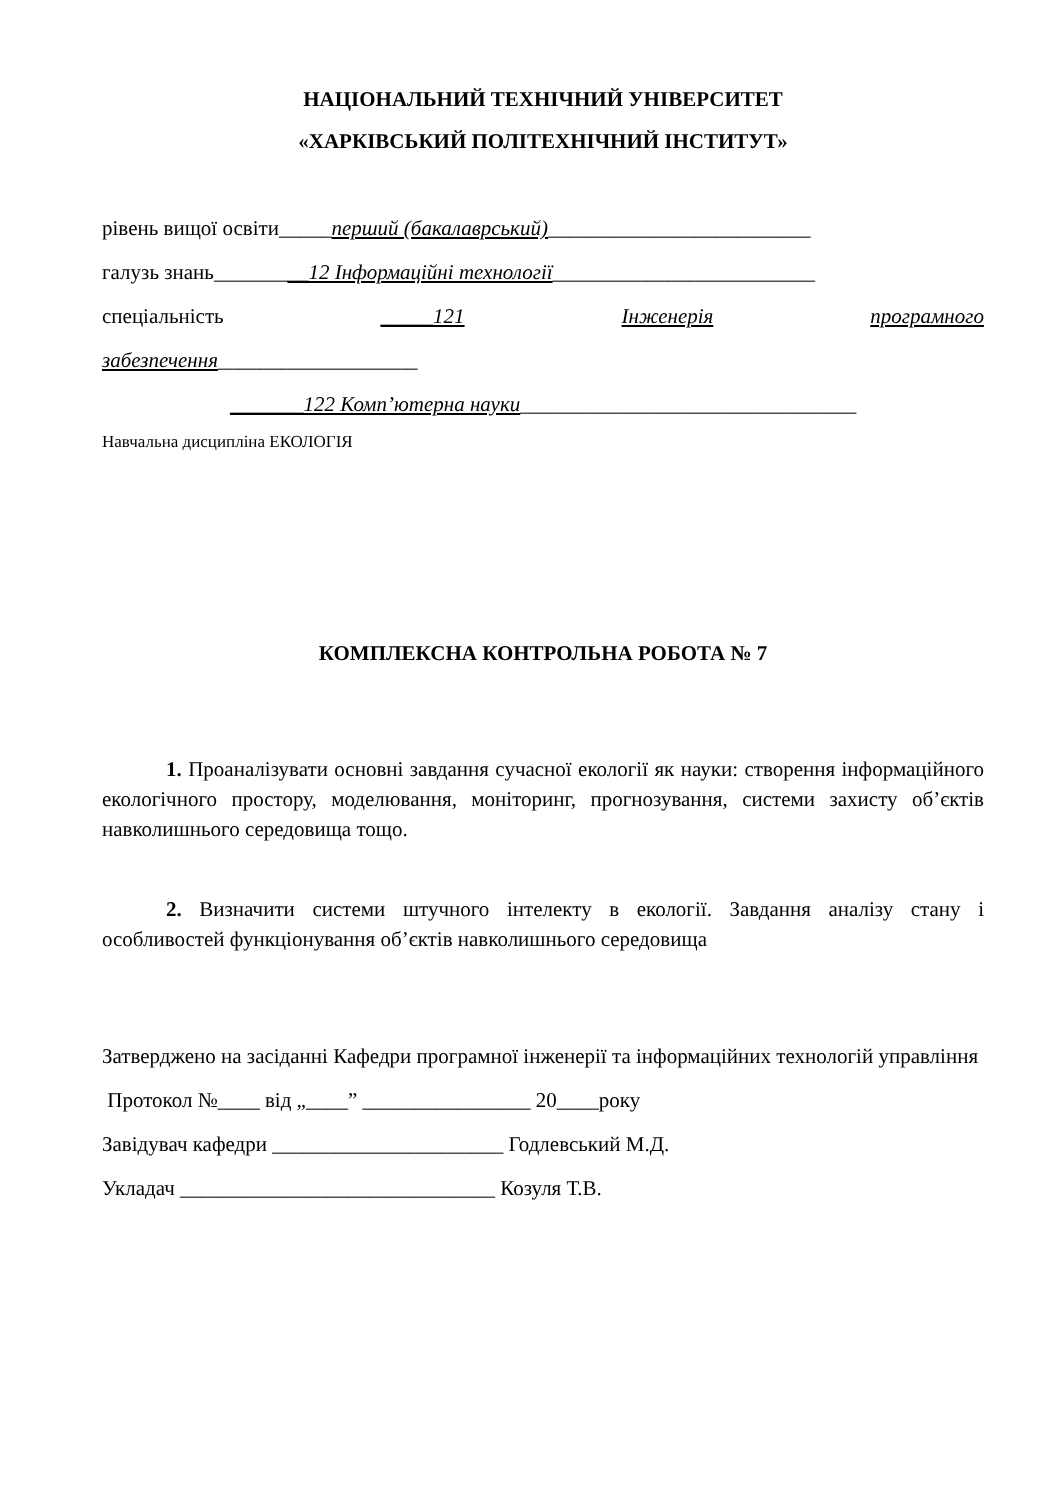НАЦІОНАЛЬНИЙ ТЕХНІЧНИЙ УНІВЕРСИТЕТ
«ХАРКІВСЬКИЙ ПОЛІТЕХНІЧНИЙ ІНСТИТУТ»
рівень вищої освіти_____перший (бакалаврський)_________________________
галузь знань_________12 Інформаційні технології_________________________
спеціальність _____121 Інженерія програмного
забезпечення___________________
_______122 Комп’ютерна науки________________________________
Навчальна дисципліна ЕКОЛОГІЯ
КОМПЛЕКСНА КОНТРОЛЬНА РОБОТА № 7
1. Проаналізувати основні завдання сучасної екології як науки: створення інформаційного екологічного простору, моделювання, моніторинг, прогнозування, системи захисту об’єктів навколишнього середовища тощо.
2. Визначити системи штучного інтелекту в екології. Завдання аналізу стану і особливостей функціонування об’єктів навколишнього середовища
Затверджено на засіданні Кафедри програмної інженерії та інформаційних технологій управління
Протокол №____ від „____” ________________ 20____року
Завідувач кафедри ______________________ Годлевський М.Д.
Укладач ______________________________ Козуля Т.В.